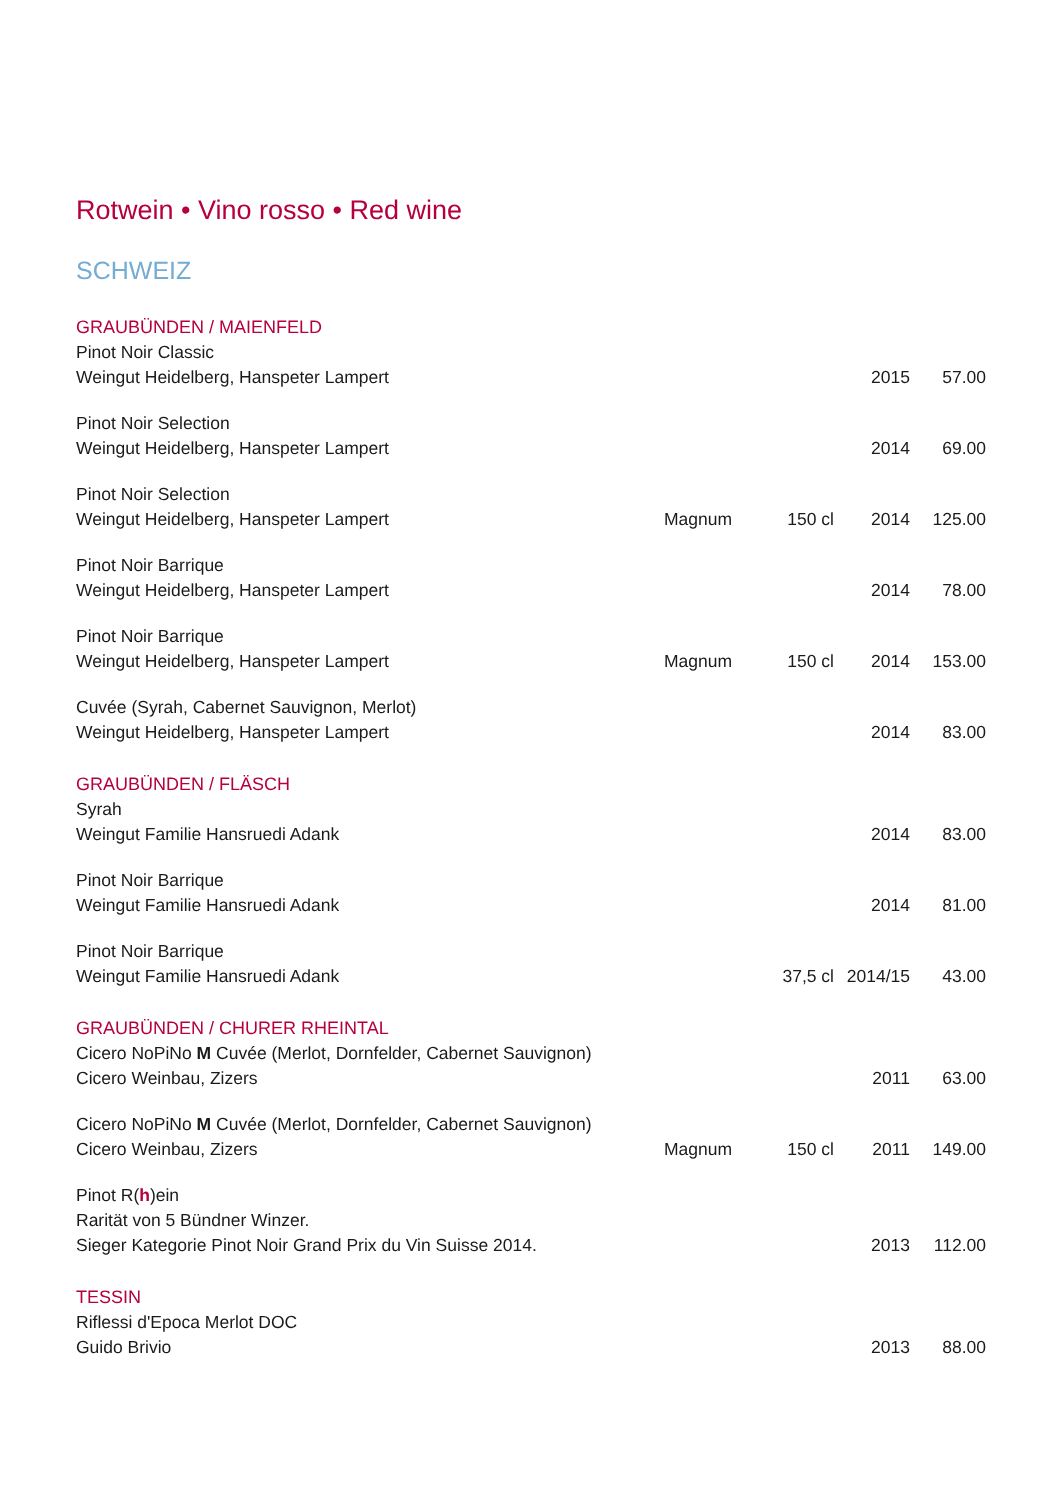Rotwein • Vino rosso • Red wine
SCHWEIZ
| GRAUBÜNDEN / MAIENFELD | | | | |
| Pinot Noir Classic | | | | |
| Weingut Heidelberg, Hanspeter Lampert | | | 2015 | 57.00 |
| Pinot Noir Selection | | | | |
| Weingut Heidelberg, Hanspeter Lampert | | | 2014 | 69.00 |
| Pinot Noir Selection | | | | |
| Weingut Heidelberg, Hanspeter Lampert | Magnum | 150 cl | 2014 | 125.00 |
| Pinot Noir Barrique | | | | |
| Weingut Heidelberg, Hanspeter Lampert | | | 2014 | 78.00 |
| Pinot Noir Barrique | | | | |
| Weingut Heidelberg, Hanspeter Lampert | Magnum | 150 cl | 2014 | 153.00 |
| Cuvée (Syrah, Cabernet Sauvignon, Merlot) | | | | |
| Weingut Heidelberg, Hanspeter Lampert | | | 2014 | 83.00 |
| GRAUBÜNDEN / FLÄSCH | | | | |
| Syrah | | | | |
| Weingut Familie Hansruedi Adank | | | 2014 | 83.00 |
| Pinot Noir Barrique | | | | |
| Weingut Familie Hansruedi Adank | | | 2014 | 81.00 |
| Pinot Noir Barrique | | | | |
| Weingut Familie Hansruedi Adank | | 37,5 cl | 2014/15 | 43.00 |
| GRAUBÜNDEN / CHURER RHEINTAL | | | | |
| Cicero NoPiNo M Cuvée (Merlot, Dornfelder, Cabernet Sauvignon) | | | | |
| Cicero Weinbau, Zizers | | | 2011 | 63.00 |
| Cicero NoPiNo M Cuvée (Merlot, Dornfelder, Cabernet Sauvignon) | | | | |
| Cicero Weinbau, Zizers | Magnum | 150 cl | 2011 | 149.00 |
| Pinot R( h )ein | | | | |
| Rarität von 5 Bündner Winzer. | | | | |
| Sieger Kategorie Pinot Noir Grand Prix du Vin Suisse 2014. | | | 2013 | 112.00 |
| TESSIN | | | | |
| Riflessi d'Epoca Merlot DOC | | | | |
| Guido Brivio | | | 2013 | 88.00 |